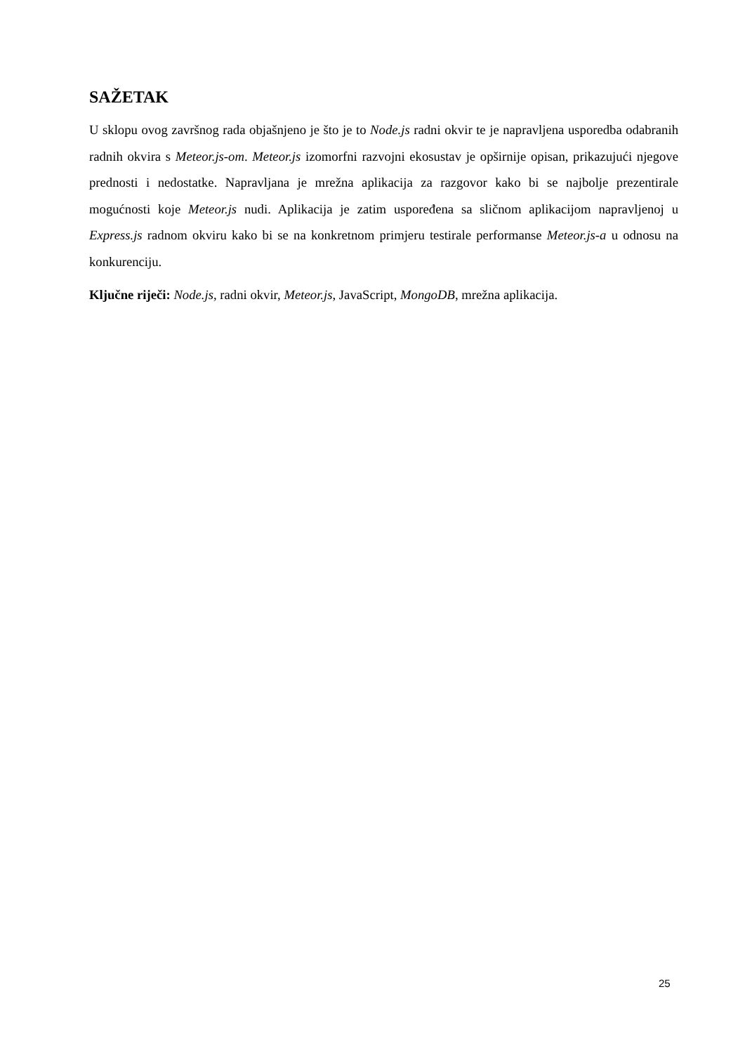SAŽETAK
U sklopu ovog završnog rada objašnjeno je što je to Node.js radni okvir te je napravljena usporedba odabranih radnih okvira s Meteor.js-om. Meteor.js izomorfni razvojni ekosustav je opširnije opisan, prikazujući njegove prednosti i nedostatke. Napravljana je mrežna aplikacija za razgovor kako bi se najbolje prezentirale mogućnosti koje Meteor.js nudi. Aplikacija je zatim uspoređena sa sličnom aplikacijom napravljenoj u Express.js radnom okviru kako bi se na konkretnom primjeru testirale performanse Meteor.js-a u odnosu na konkurenciju.
Ključne riječi: Node.js, radni okvir, Meteor.js, JavaScript, MongoDB, mrežna aplikacija.
25